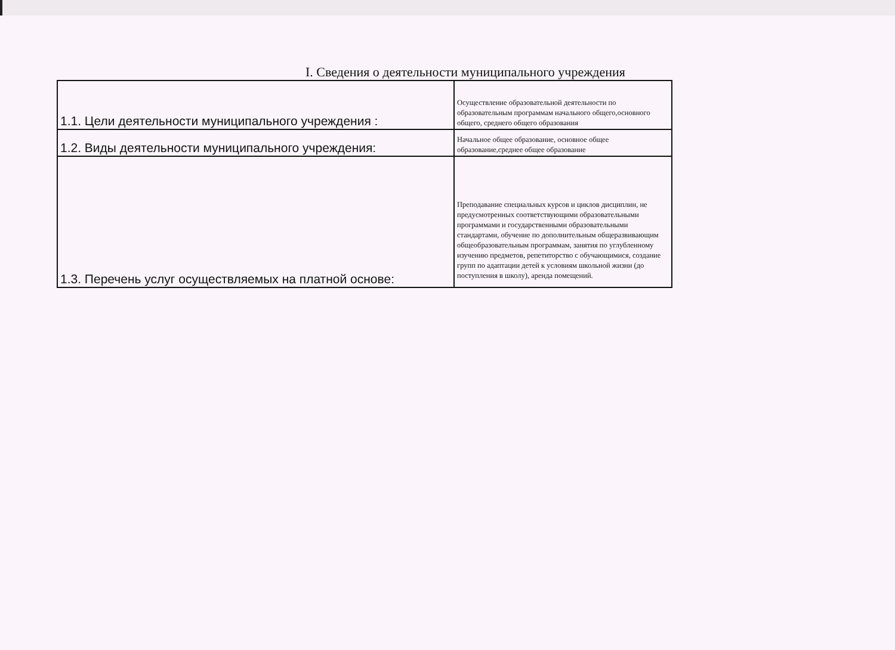I. Сведения о деятельности муниципального учреждения
| 1.1. Цели деятельности муниципального учреждения : | Осуществление образовательной деятельности по образовательным программам начального общего,основного общего, среднего общего образования |
| 1.2. Виды деятельности муниципального учреждения: | Начальное общее образование, основное общее образование,среднее общее образование |
| 1.3. Перечень услуг осуществляемых на платной основе: | Преподавание специальных курсов и циклов дисциплин, не предусмотренных соответствующими образовательными программами и государственными образовательными стандартами, обучение по дополнительным общеразвивающим общеобразовательным программам, занятия по углубленному изучению предметов, репетиторство с обучающимися, создание групп по адаптации детей к условиям школьной жизни (до поступления в школу), аренда помещений. |